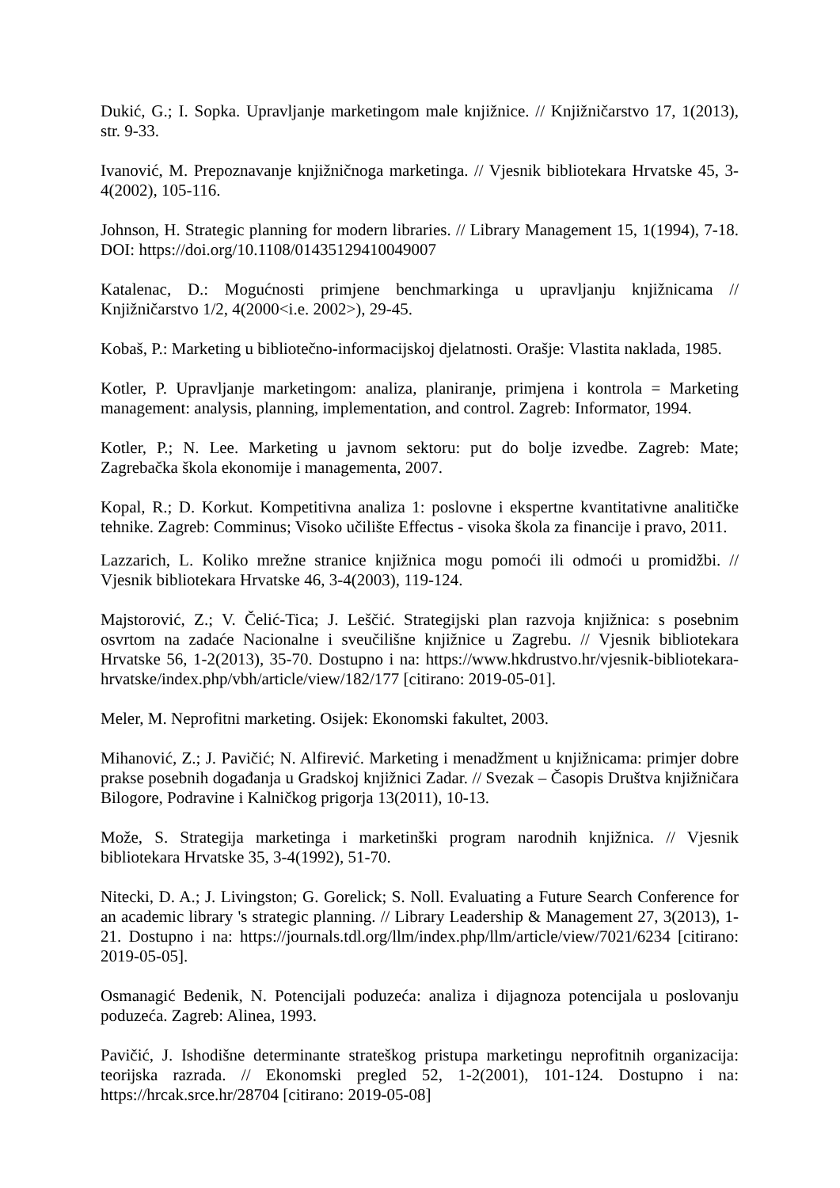Dukić, G.; I. Sopka. Upravljanje marketingom male knjižnice. // Knjižničarstvo 17, 1(2013), str. 9-33.
Ivanović, M. Prepoznavanje knjižničnoga marketinga. // Vjesnik bibliotekara Hrvatske 45, 3-4(2002), 105-116.
Johnson, H. Strategic planning for modern libraries. // Library Management 15, 1(1994), 7-18. DOI: https://doi.org/10.1108/01435129410049007
Katalenac, D.: Mogućnosti primjene benchmarkinga u upravljanju knjižnicama // Knjižničarstvo 1/2, 4(2000<i.e. 2002>), 29-45.
Kobaš, P.: Marketing u bibliotečno-informacijskoj djelatnosti. Orašje: Vlastita naklada, 1985.
Kotler, P. Upravljanje marketingom: analiza, planiranje, primjena i kontrola = Marketing management: analysis, planning, implementation, and control. Zagreb: Informator, 1994.
Kotler, P.; N. Lee. Marketing u javnom sektoru: put do bolje izvedbe. Zagreb: Mate; Zagrebačka škola ekonomije i managementa, 2007.
Kopal, R.; D. Korkut. Kompetitivna analiza 1: poslovne i ekspertne kvantitativne analitičke tehnike. Zagreb: Comminus; Visoko učilište Effectus - visoka škola za financije i pravo, 2011.
Lazzarich, L. Koliko mrežne stranice knjižnica mogu pomoći ili odmoći u promidžbi. // Vjesnik bibliotekara Hrvatske 46, 3-4(2003), 119-124.
Majstorović, Z.; V. Čelić-Tica; J. Leščić. Strategijski plan razvoja knjižnica: s posebnim osvrtom na zadaće Nacionalne i sveučilišne knjižnice u Zagrebu. // Vjesnik bibliotekara Hrvatske 56, 1-2(2013), 35-70. Dostupno i na: https://www.hkdrustvo.hr/vjesnik-bibliotekara-hrvatske/index.php/vbh/article/view/182/177 [citirano: 2019-05-01].
Meler, M. Neprofitni marketing. Osijek: Ekonomski fakultet, 2003.
Mihanović, Z.; J. Pavičić; N. Alfirević. Marketing i menadžment u knjižnicama: primjer dobre prakse posebnih događanja u Gradskoj knjižnici Zadar. // Svezak – Časopis Društva knjižničara Bilogore, Podravine i Kalničkog prigorja 13(2011), 10-13.
Može, S. Strategija marketinga i marketinški program narodnih knjižnica. // Vjesnik bibliotekara Hrvatske 35, 3-4(1992), 51-70.
Nitecki, D. A.; J. Livingston; G. Gorelick; S. Noll. Evaluating a Future Search Conference for an academic library 's strategic planning. // Library Leadership & Management 27, 3(2013), 1-21. Dostupno i na: https://journals.tdl.org/llm/index.php/llm/article/view/7021/6234 [citirano: 2019-05-05].
Osmanagić Bedenik, N. Potencijali poduzeća: analiza i dijagnoza potencijala u poslovanju poduzeća. Zagreb: Alinea, 1993.
Pavičić, J. Ishodišne determinante strateškog pristupa marketingu neprofitnih organizacija: teorijska razrada. // Ekonomski pregled 52, 1-2(2001), 101-124. Dostupno i na: https://hrcak.srce.hr/28704 [citirano: 2019-05-08]